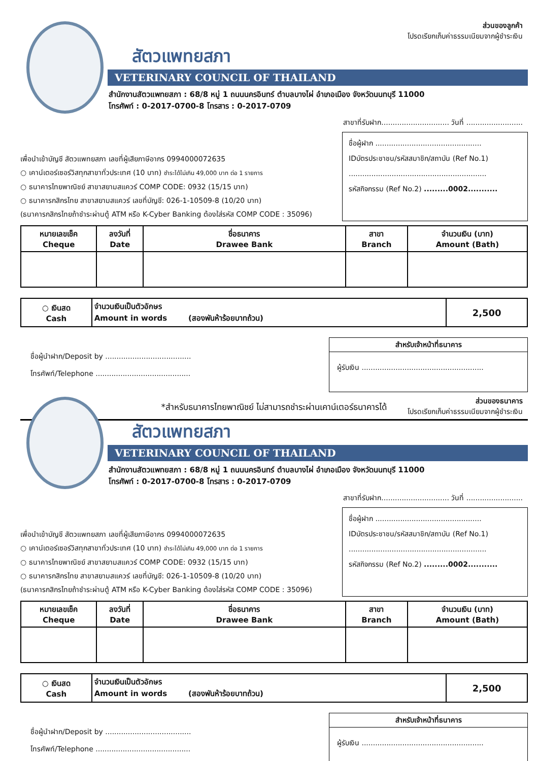ส่วนของลูกค้า
โปรดเรียกเก็บค่าธรรมเนียมจากผู้ชำระเงิน
สัตวแพทยสภา
VETERINARY COUNCIL OF THAILAND
สำนักงานสัตวแพทยสภา : 68/8 หมู่ 1 ถนนนครอินทร์ ตำบลบางไผ่ อำเภอเมือง จังหวัดนนทบุรี 11000
โทรศัพท์ : 0-2017-0700-8 โทรสาร : 0-2017-0709
สาขาที่รับฝาก.............................. วันที่ .........................
เพื่อนำเข้าบัญชี สัตวแพทยสภา เลขที่ผู้เสียภาษีอากร 0994000072635
○ เคาน์เตอร์เซอร์วิสทุกสาขาทั่วประเทศ (10 บาท) ชำระได้ไม่เกิน 49,000 บาท ต่อ 1 รายการ
○ ธนาคารไทยพาณิชย์ สาขาสยามสแควร์ COMP CODE: 0932 (15/15 บาท)
○ ธนาคารกสิกรไทย สาขาสยามสแควร์ เลขที่บัญชี: 026-1-10509-8 (10/20 บาท)
(ธนาคารกสิกรไทยถ้าชำระผ่านตู้ ATM หรือ K-Cyber Banking ต้องใส่รหัส COMP CODE : 35096)
ชื่อผู้ฝาก ...............................................
IDบัตรประชาชน/รหัสสมาชิก/สถาบัน (Ref No.1)
.............................................................
รหัสกิจกรรม (Ref No.2) .........0002...........
| หมายเลขเช็ค Cheque | ลงวันที่ Date | ชื่อธนาคาร Drawee Bank | สาขา Branch | จำนวนเงิน (บาท) Amount (Bath) |
| --- | --- | --- | --- | --- |
| ○ เงินสด Cash | จำนวนเงินเป็นตัวอักษร Amount in words (สองพันห้าร้อยบาทถ้วน) | 2,500 |
ชื่อผู้นำฝาก/Deposit by ......................................
โทรศัพท์/Telephone ..........................................
สำหรับเจ้าหน้าที่ธนาคาร
ผู้รับเงิน ......................................................
*สำหรับธนาคารไทยพาณิชย์ ไม่สามารถชำระผ่านเคาน์เตอร์ธนาคารได้
ส่วนของธนาคาร
โปรดเรียกเก็บค่าธรรมเนียมจากผู้ชำระเงิน
สัตวแพทยสภา
VETERINARY COUNCIL OF THAILAND
สำนักงานสัตวแพทยสภา : 68/8 หมู่ 1 ถนนนครอินทร์ ตำบลบางไผ่ อำเภอเมือง จังหวัดนนทบุรี 11000
โทรศัพท์ : 0-2017-0700-8 โทรสาร : 0-2017-0709
สาขาที่รับฝาก.............................. วันที่ .........................
เพื่อนำเข้าบัญชี สัตวแพทยสภา เลขที่ผู้เสียภาษีอากร 0994000072635
○ เคาน์เตอร์เซอร์วิสทุกสาขาทั่วประเทศ (10 บาท) ชำระได้ไม่เกิน 49,000 บาท ต่อ 1 รายการ
○ ธนาคารไทยพาณิชย์ สาขาสยามสแควร์ COMP CODE: 0932 (15/15 บาท)
○ ธนาคารกสิกรไทย สาขาสยามสแควร์ เลขที่บัญชี: 026-1-10509-8 (10/20 บาท)
(ธนาคารกสิกรไทยถ้าชำระผ่านตู้ ATM หรือ K-Cyber Banking ต้องใส่รหัส COMP CODE : 35096)
ชื่อผู้ฝาก ...............................................
IDบัตรประชาชน/รหัสสมาชิก/สถาบัน (Ref No.1)
.............................................................
รหัสกิจกรรม (Ref No.2) .........0002...........
| หมายเลขเช็ค Cheque | ลงวันที่ Date | ชื่อธนาคาร Drawee Bank | สาขา Branch | จำนวนเงิน (บาท) Amount (Bath) |
| --- | --- | --- | --- | --- |
| ○ เงินสด Cash | จำนวนเงินเป็นตัวอักษร Amount in words (สองพันห้าร้อยบาทถ้วน) | 2,500 |
ชื่อผู้นำฝาก/Deposit by ......................................
โทรศัพท์/Telephone ..........................................
สำหรับเจ้าหน้าที่ธนาคาร
ผู้รับเงิน ......................................................